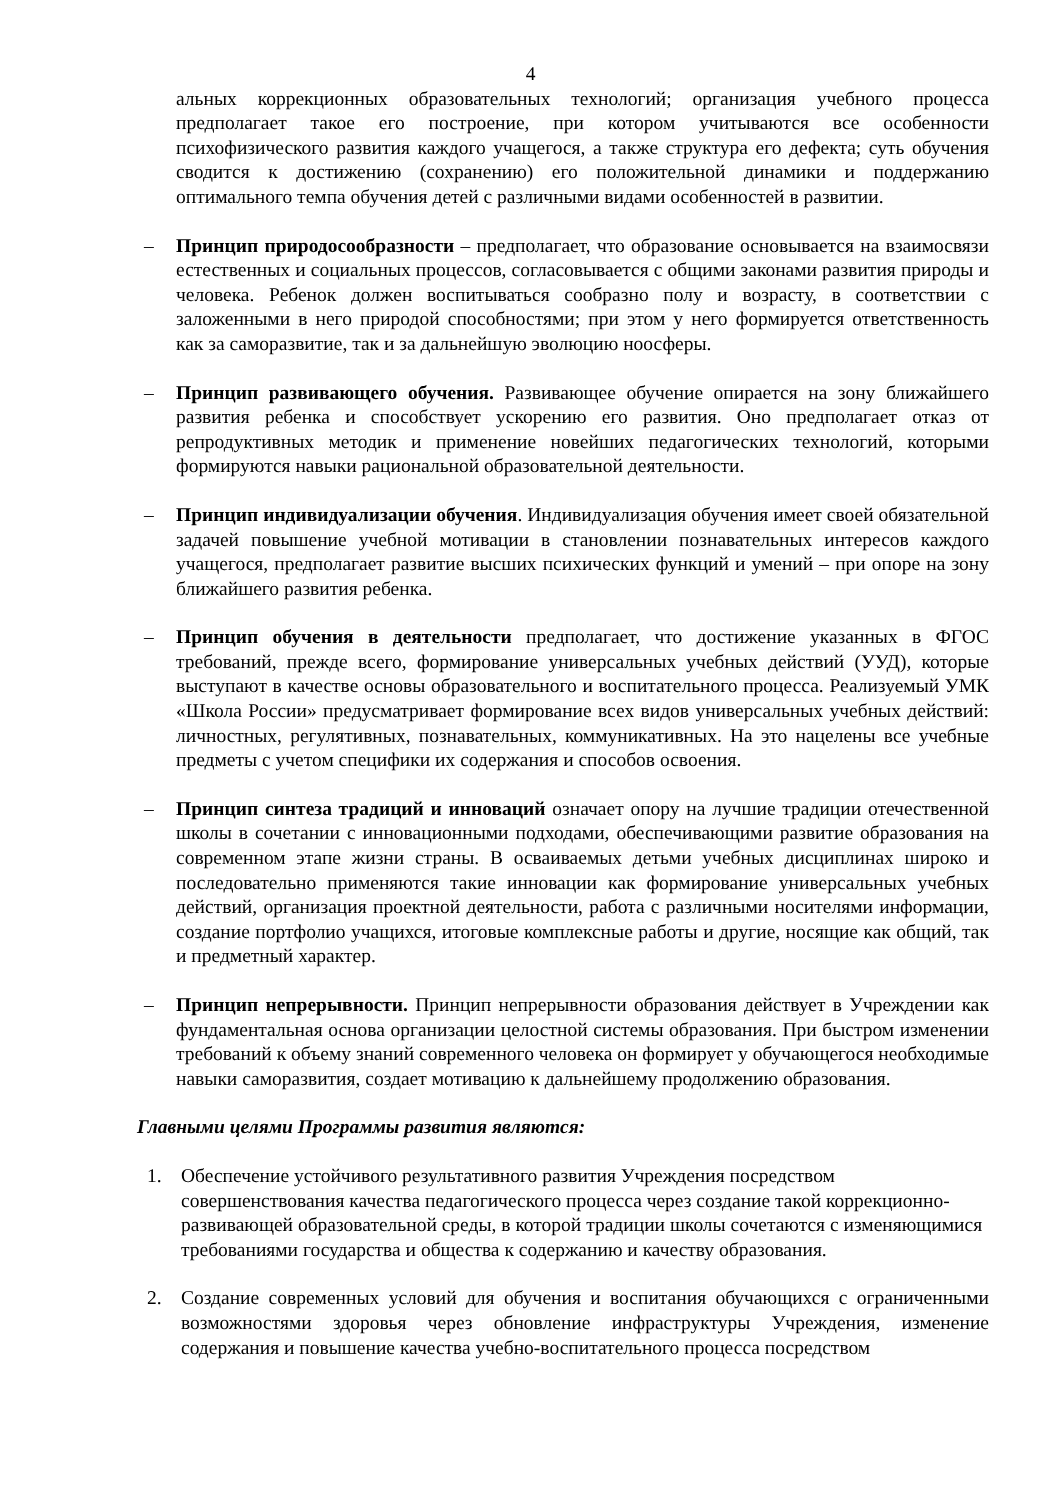4
альных коррекционных образовательных технологий; организация учебного процесса предполагает такое его построение, при котором учитываются все особенности психофизического развития каждого учащегося, а также структура его дефекта; суть обучения сводится к достижению (сохранению) его положительной динамики и поддержанию оптимального темпа обучения детей с различными видами особенностей в развитии.
– Принцип природосообразности – предполагает, что образование основывается на взаимосвязи естественных и социальных процессов, согласовывается с общими законами развития природы и человека. Ребенок должен воспитываться сообразно полу и возрасту, в соответствии с заложенными в него природой способностями; при этом у него формируется ответственность как за саморазвитие, так и за дальнейшую эволюцию ноосферы.
– Принцип развивающего обучения. Развивающее обучение опирается на зону ближайшего развития ребенка и способствует ускорению его развития. Оно предполагает отказ от репродуктивных методик и применение новейших педагогических технологий, которыми формируются навыки рациональной образовательной деятельности.
– Принцип индивидуализации обучения. Индивидуализация обучения имеет своей обязательной задачей повышение учебной мотивации в становлении познавательных интересов каждого учащегося, предполагает развитие высших психических функций и умений – при опоре на зону ближайшего развития ребенка.
– Принцип обучения в деятельности предполагает, что достижение указанных в ФГОС требований, прежде всего, формирование универсальных учебных действий (УУД), которые выступают в качестве основы образовательного и воспитательного процесса. Реализуемый УМК «Школа России» предусматривает формирование всех видов универсальных учебных действий: личностных, регулятивных, познавательных, коммуникативных. На это нацелены все учебные предметы с учетом специфики их содержания и способов освоения.
– Принцип синтеза традиций и инноваций означает опору на лучшие традиции отечественной школы в сочетании с инновационными подходами, обеспечивающими развитие образования на современном этапе жизни страны. В осваиваемых детьми учебных дисциплинах широко и последовательно применяются такие инновации как формирование универсальных учебных действий, организация проектной деятельности, работа с различными носителями информации, создание портфолио учащихся, итоговые комплексные работы и другие, носящие как общий, так и предметный характер.
– Принцип непрерывности. Принцип непрерывности образования действует в Учреждении как фундаментальная основа организации целостной системы образования. При быстром изменении требований к объему знаний современного человека он формирует у обучающегося необходимые навыки саморазвития, создает мотивацию к дальнейшему продолжению образования.
Главными целями Программы развития являются:
1. Обеспечение устойчивого результативного развития Учреждения посредством совершенствования качества педагогического процесса через создание такой коррекционно-развивающей образовательной среды, в которой традиции школы сочетаются с изменяющимися требованиями государства и общества к содержанию и качеству образования.
2. Создание современных условий для обучения и воспитания обучающихся с ограниченными возможностями здоровья через обновление инфраструктуры Учреждения, изменение содержания и повышение качества учебно-воспитательного процесса посредством